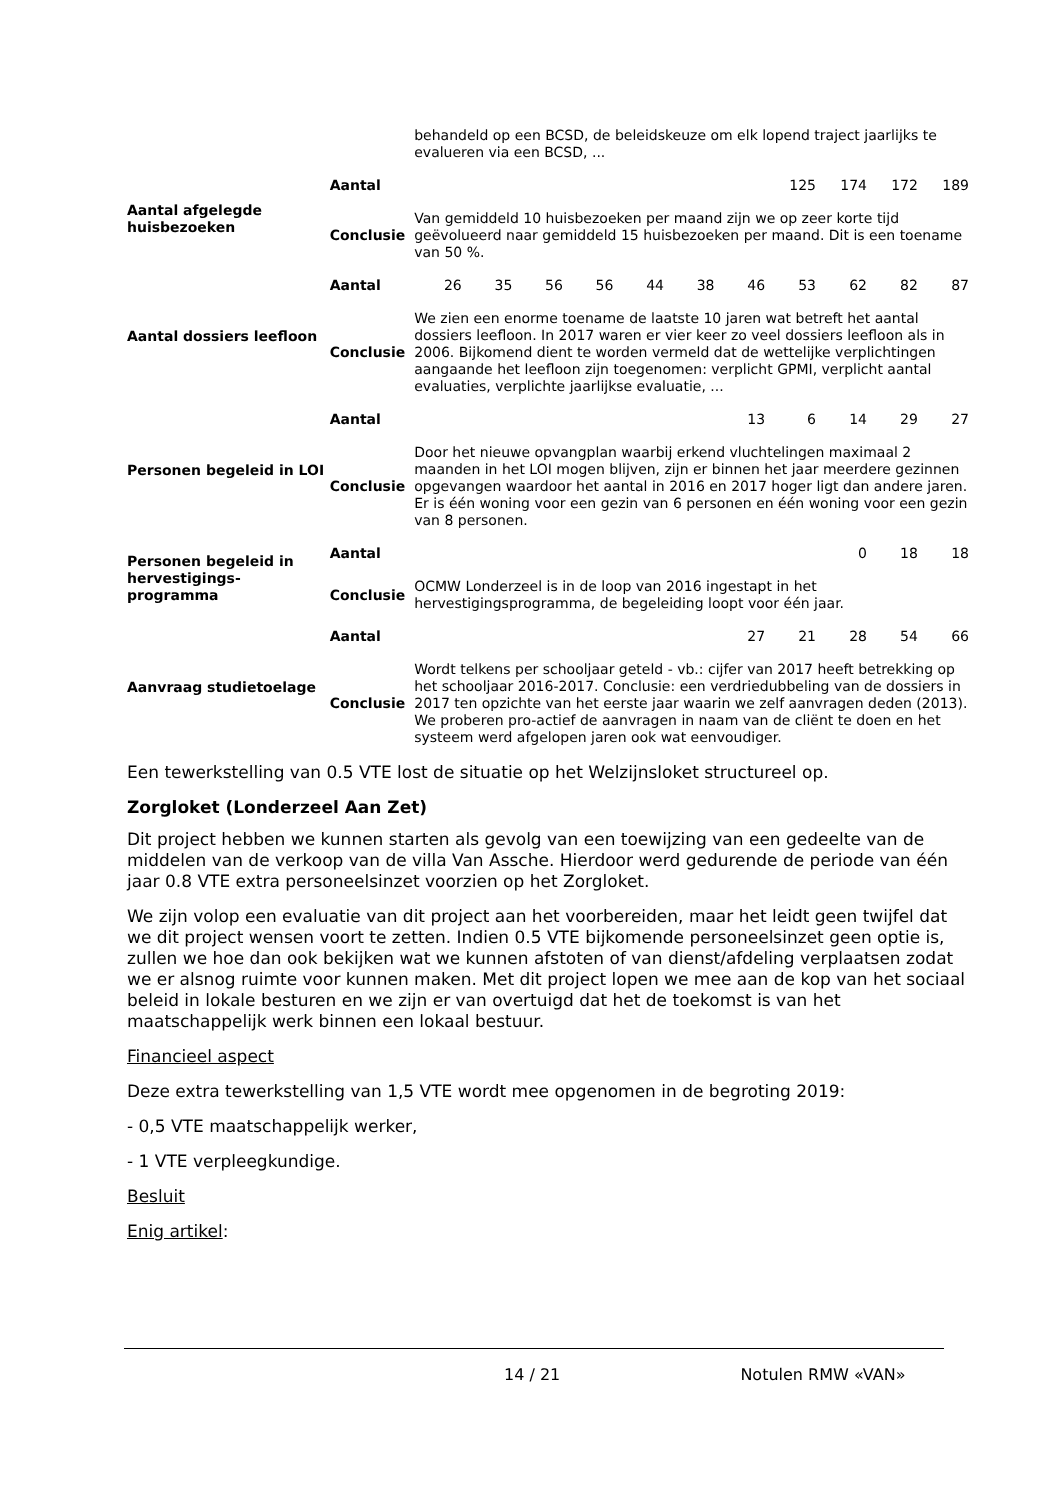| | | behandeld op een BCSD, de beleidskeuze om elk lopend traject jaarlijks te evalueren via een BCSD, ... | | | | | | | | | | |
| Aantal afgelegde huisbezoeken | Aantal | | | | | | | | 125 | 174 | 172 | 189 |
| | Conclusie | Van gemiddeld 10 huisbezoeken per maand zijn we op zeer korte tijd geëvolueerd naar gemiddeld 15 huisbezoeken per maand. Dit is een toename van 50 %. | | | | | | | | | | |
| Aantal dossiers leefloon | Aantal | 26 | 35 | 56 | 56 | 44 | 38 | 46 | 53 | 62 | 82 | 87 |
| | Conclusie | We zien een enorme toename de laatste 10 jaren wat betreft het aantal dossiers leefloon. In 2017 waren er vier keer zo veel dossiers leefloon als in 2006. Bijkomend dient te worden vermeld dat de wettelijke verplichtingen aangaande het leefloon zijn toegenomen: verplicht GPMI, verplicht aantal evaluaties, verplichte jaarlijkse evaluatie, ... | | | | | | | | | | |
| Personen begeleid in LOI | Aantal | | | | | | | 13 | 6 | 14 | 29 | 27 |
| | Conclusie | Door het nieuwe opvangplan waarbij erkend vluchtelingen maximaal 2 maanden in het LOI mogen blijven, zijn er binnen het jaar meerdere gezinnen opgevangen waardoor het aantal in 2016 en 2017 hoger ligt dan andere jaren. Er is één woning voor een gezin van 6 personen en één woning voor een gezin van 8 personen. | | | | | | | | | | |
| Personen begeleid in hervestigings-programma | Aantal | | | | | | | | | 0 | 18 | 18 |
| | Conclusie | OCMW Londerzeel is in de loop van 2016 ingestapt in het hervestigingsprogramma, de begeleiding loopt voor één jaar. | | | | | | | | | | |
| Aanvraag studietoelage | Aantal | | | | | | | 27 | 21 | 28 | 54 | 66 |
| | Conclusie | Wordt telkens per schooljaar geteld - vb.: cijfer van 2017 heeft betrekking op het schooljaar 2016-2017. Conclusie: een verdriedubbeling van de dossiers in 2017 ten opzichte van het eerste jaar waarin we zelf aanvragen deden (2013). We proberen pro-actief de aanvragen in naam van de cliënt te doen en het systeem werd afgelopen jaren ook wat eenvoudiger. | | | | | | | | | | |
Een tewerkstelling van 0.5 VTE lost de situatie op het Welzijnsloket structureel op.
Zorgloket (Londerzeel Aan Zet)
Dit project hebben we kunnen starten als gevolg van een toewijzing van een gedeelte van de middelen van de verkoop van de villa Van Assche. Hierdoor werd gedurende de periode van één jaar 0.8 VTE extra personeelsinzet voorzien op het Zorgloket.
We zijn volop een evaluatie van dit project aan het voorbereiden, maar het leidt geen twijfel dat we dit project wensen voort te zetten. Indien 0.5 VTE bijkomende personeelsinzet geen optie is, zullen we hoe dan ook bekijken wat we kunnen afstoten of van dienst/afdeling verplaatsen zodat we er alsnog ruimte voor kunnen maken. Met dit project lopen we mee aan de kop van het sociaal beleid in lokale besturen en we zijn er van overtuigd dat het de toekomst is van het maatschappelijk werk binnen een lokaal bestuur.
Financieel aspect
Deze extra tewerkstelling van 1,5 VTE wordt mee opgenomen in de begroting 2019:
- 0,5 VTE maatschappelijk werker,
- 1 VTE verpleegkundige.
Besluit
Enig artikel:
14 / 21 Notulen RMW «VAN»